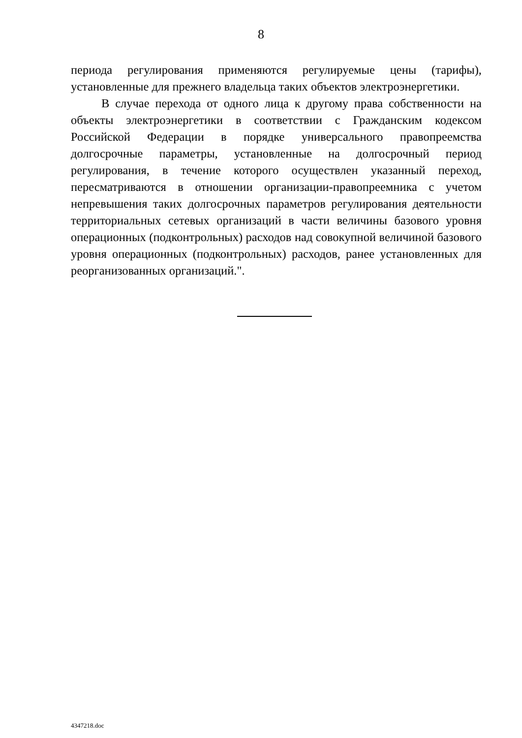8
периода регулирования применяются регулируемые цены (тарифы), установленные для прежнего владельца таких объектов электроэнергетики.
В случае перехода от одного лица к другому права собственности на объекты электроэнергетики в соответствии с Гражданским кодексом Российской Федерации в порядке универсального правопреемства долгосрочные параметры, установленные на долгосрочный период регулирования, в течение которого осуществлен указанный переход, пересматриваются в отношении организации-правопреемника с учетом непревышения таких долгосрочных параметров регулирования деятельности территориальных сетевых организаций в части величины базового уровня операционных (подконтрольных) расходов над совокупной величиной базового уровня операционных (подконтрольных) расходов, ранее установленных для реорганизованных организаций.".
4347218.doc